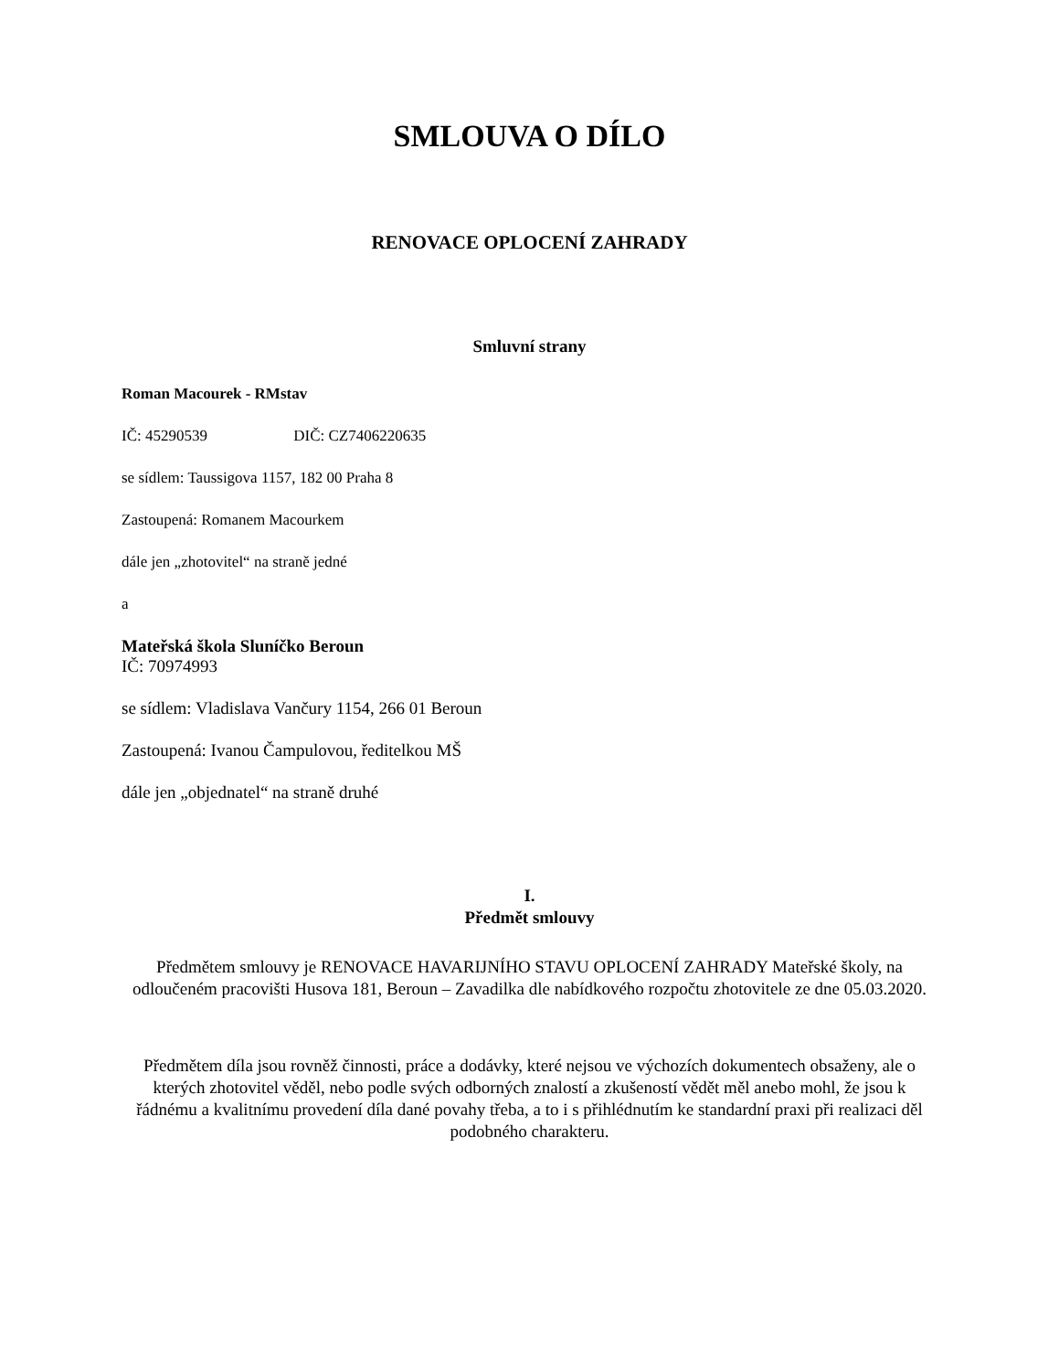SMLOUVA O DÍLO
RENOVACE OPLOCENÍ ZAHRADY
Smluvní strany
Roman Macourek - RMstav
IČ: 45290539 DIČ: CZ7406220635
se sídlem: Taussigova 1157, 182 00 Praha 8
Zastoupená: Romanem Macourkem
dále jen „zhotovitel“ na straně jedné
a
Mateřská škola Sluníčko Beroun
IČ: 70974993
se sídlem: Vladislava Vančury 1154, 266 01 Beroun
Zastoupená: Ivanou Čampulovou, ředitelkou MŠ
dále jen „objednatel“ na straně druhé
I.
Předmět smlouvy
Předmětem smlouvy je RENOVACE HAVARIJNÍHO STAVU OPLOCENÍ ZAHRADY Mateřské školy, na odloučeném pracovišti Husova 181, Beroun – Zavadilka dle nabídkového rozpočtu zhotovitele ze dne 05.03.2020.
Předmětem díla jsou rovněž činnosti, práce a dodávky, které nejsou ve výchozích dokumentech obsaženy, ale o kterých zhotovitel věděl, nebo podle svých odborných znalostí a zkušeností vědět měl anebo mohl, že jsou k řádnému a kvalitnímu provedení díla dané povahy třeba, a to i s přihlédnutím ke standardní praxi při realizaci děl podobného charakteru.